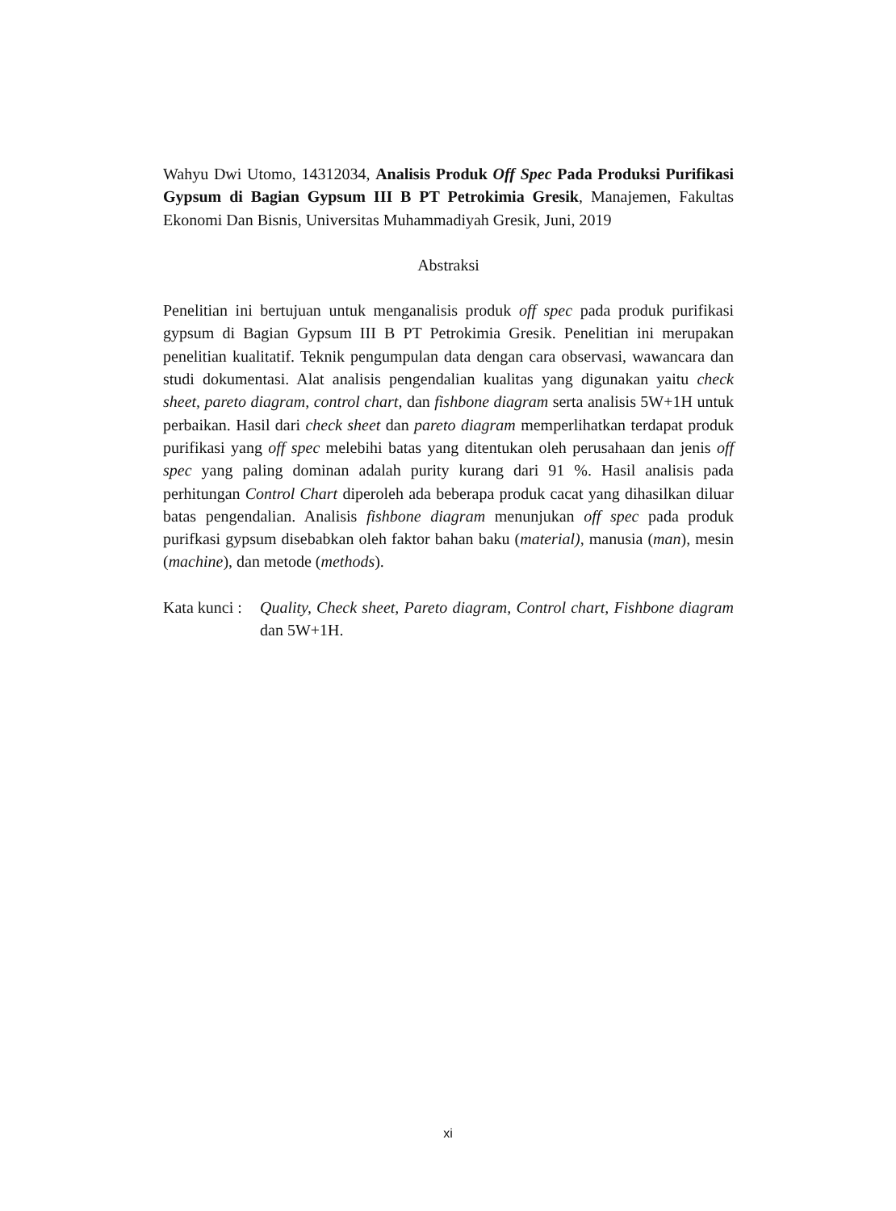Wahyu Dwi Utomo, 14312034, Analisis Produk Off Spec Pada Produksi Purifikasi Gypsum di Bagian Gypsum III B PT Petrokimia Gresik, Manajemen, Fakultas Ekonomi Dan Bisnis, Universitas Muhammadiyah Gresik, Juni, 2019
Abstraksi
Penelitian ini bertujuan untuk menganalisis produk off spec pada produk purifikasi gypsum di Bagian Gypsum III B PT Petrokimia Gresik. Penelitian ini merupakan penelitian kualitatif. Teknik pengumpulan data dengan cara observasi, wawancara dan studi dokumentasi. Alat analisis pengendalian kualitas yang digunakan yaitu check sheet, pareto diagram, control chart, dan fishbone diagram serta analisis 5W+1H untuk perbaikan. Hasil dari check sheet dan pareto diagram memperlihatkan terdapat produk purifikasi yang off spec melebihi batas yang ditentukan oleh perusahaan dan jenis off spec yang paling dominan adalah purity kurang dari 91 %. Hasil analisis pada perhitungan Control Chart diperoleh ada beberapa produk cacat yang dihasilkan diluar batas pengendalian. Analisis fishbone diagram menunjukan off spec pada produk purifkasi gypsum disebabkan oleh faktor bahan baku (material), manusia (man), mesin (machine), dan metode (methods).
Kata kunci :
Quality, Check sheet, Pareto diagram, Control chart, Fishbone diagram dan 5W+1H.
xi